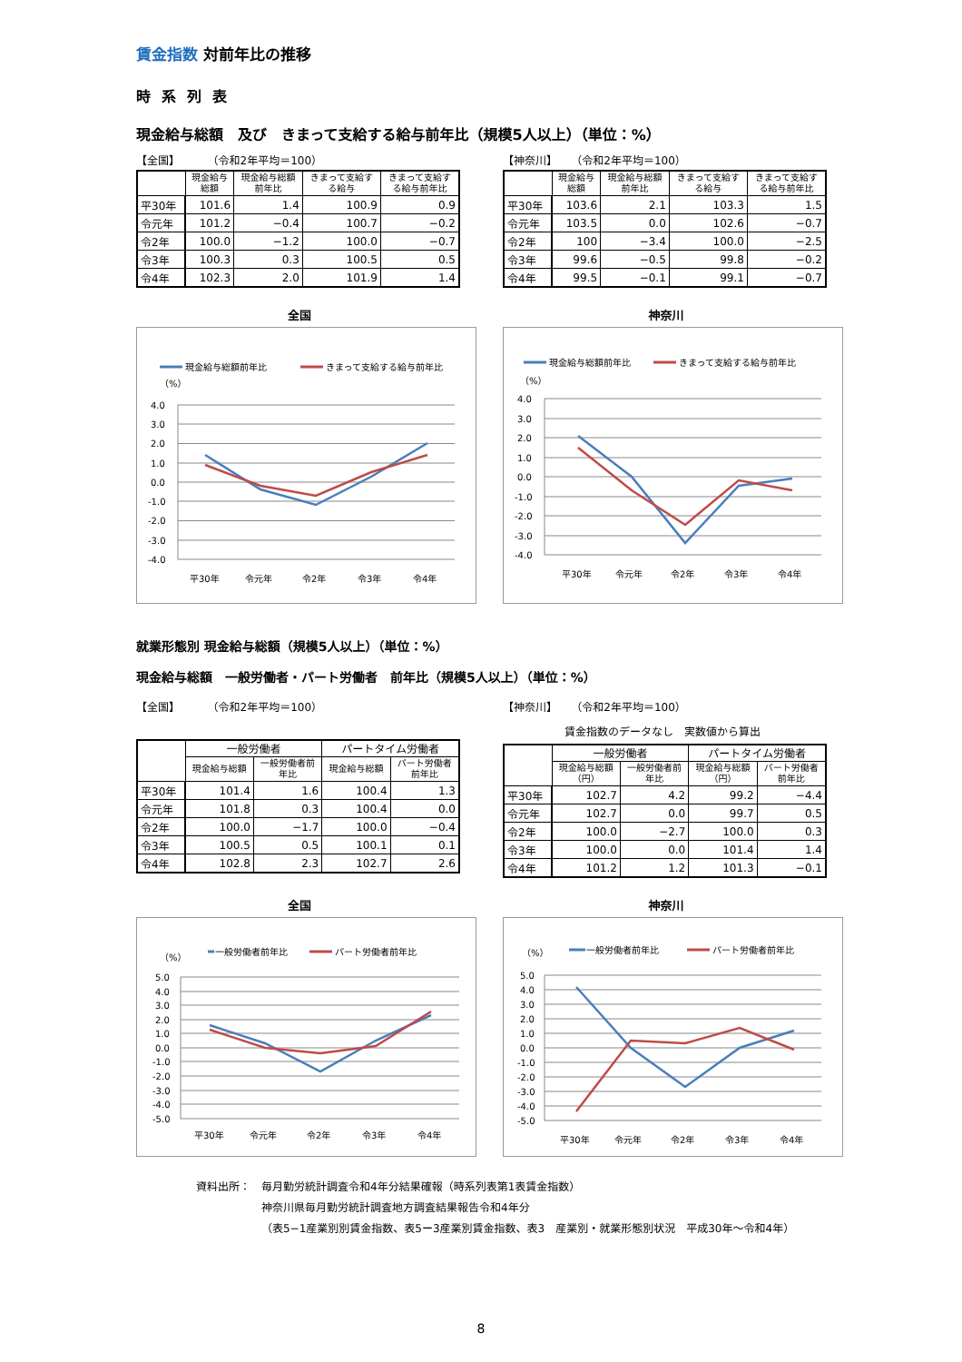賃金指数 対前年比の推移
時系列表
現金給与総額　及び　きまって支給する給与前年比（規模5人以上）（単位：%）
【全国】 （令和2年平均＝100）
| | 現金給与 総額 | 現金給与総額 前年比 | きまって支給す る給与 | きまって支給す る給与前年比 |
| --- | --- | --- | --- | --- |
| 平30年 | 101.6 | 1.4 | 100.9 | 0.9 |
| 令元年 | 101.2 | −0.4 | 100.7 | −0.2 |
| 令2年 | 100.0 | −1.2 | 100.0 | −0.7 |
| 令3年 | 100.3 | 0.3 | 100.5 | 0.5 |
| 令4年 | 102.3 | 2.0 | 101.9 | 1.4 |
【神奈川】 （令和2年平均＝100）
| | 現金給与 総額 | 現金給与総額 前年比 | きまって支給す る給与 | きまって支給す る給与前年比 |
| --- | --- | --- | --- | --- |
| 平30年 | 103.6 | 2.1 | 103.3 | 1.5 |
| 令元年 | 103.5 | 0.0 | 102.6 | −0.7 |
| 令2年 | 100 | −3.4 | 100.0 | −2.5 |
| 令3年 | 99.6 | −0.5 | 99.8 | −0.2 |
| 令4年 | 99.5 | −0.1 | 99.1 | −0.7 |
全国
現金給与総額前年比
きまって支給する給与前年比
（%）
4.0
3.0
2.0
1.0
0.0
-1.0
-2.0
-3.0
-4.0
平30年
令元年
令2年
令3年
令4年
神奈川
現金給与総額前年比
きまって支給する給与前年比
（%）
4.0
3.0
2.0
1.0
0.0
-1.0
-2.0
-3.0
-4.0
平30年
令元年
令2年
令3年
令4年
就業形態別 現金給与総額（規模5人以上）（単位：%）
現金給与総額　一般労働者・パート労働者　前年比（規模5人以上）（単位：%）
【全国】 （令和2年平均＝100）
| | 一般労働者 | | パートタイム労働者 | |
| --- | --- | --- | --- | --- |
| | 現金給与総額 | 一般労働者前 年比 | 現金給与総額 | パート労働者 前年比 |
| 平30年 | 101.4 | 1.6 | 100.4 | 1.3 |
| 令元年 | 101.8 | 0.3 | 100.4 | 0.0 |
| 令2年 | 100.0 | −1.7 | 100.0 | −0.4 |
| 令3年 | 100.5 | 0.5 | 100.1 | 0.1 |
| 令4年 | 102.8 | 2.3 | 102.7 | 2.6 |
【神奈川】 （令和2年平均＝100）
賃金指数のデータなし　実数値から算出
| | 一般労働者 | | パートタイム労働者 | |
| --- | --- | --- | --- | --- |
| | 現金給与総額 （円） | 一般労働者前 年比 | 現金給与総額 （円） | パート労働者 前年比 |
| 平30年 | 102.7 | 4.2 | 99.2 | −4.4 |
| 令元年 | 102.7 | 0.0 | 99.7 | 0.5 |
| 令2年 | 100.0 | −2.7 | 100.0 | 0.3 |
| 令3年 | 100.0 | 0.0 | 101.4 | 1.4 |
| 令4年 | 101.2 | 1.2 | 101.3 | −0.1 |
全国
一般労働者前年比
パート労働者前年比
（%）
5.0
4.0
3.0
2.0
1.0
0.0
-1.0
-2.0
-3.0
-4.0
-5.0
平30年
令元年
令2年
令3年
令4年
神奈川
一般労働者前年比
パート労働者前年比
（%）
5.0
4.0
3.0
2.0
1.0
0.0
-1.0
-2.0
-3.0
-4.0
-5.0
平30年
令元年
令2年
令3年
令4年
資料出所：　毎月勤労統計調査令和4年分結果確報（時系列表第1表賃金指数）
神奈川県毎月勤労統計調査地方調査結果報告令和4年分
（表5−1産業別別賃金指数、表5ー3産業別賃金指数、表3　産業別・就業形態別状況　平成30年～令和4年）
8